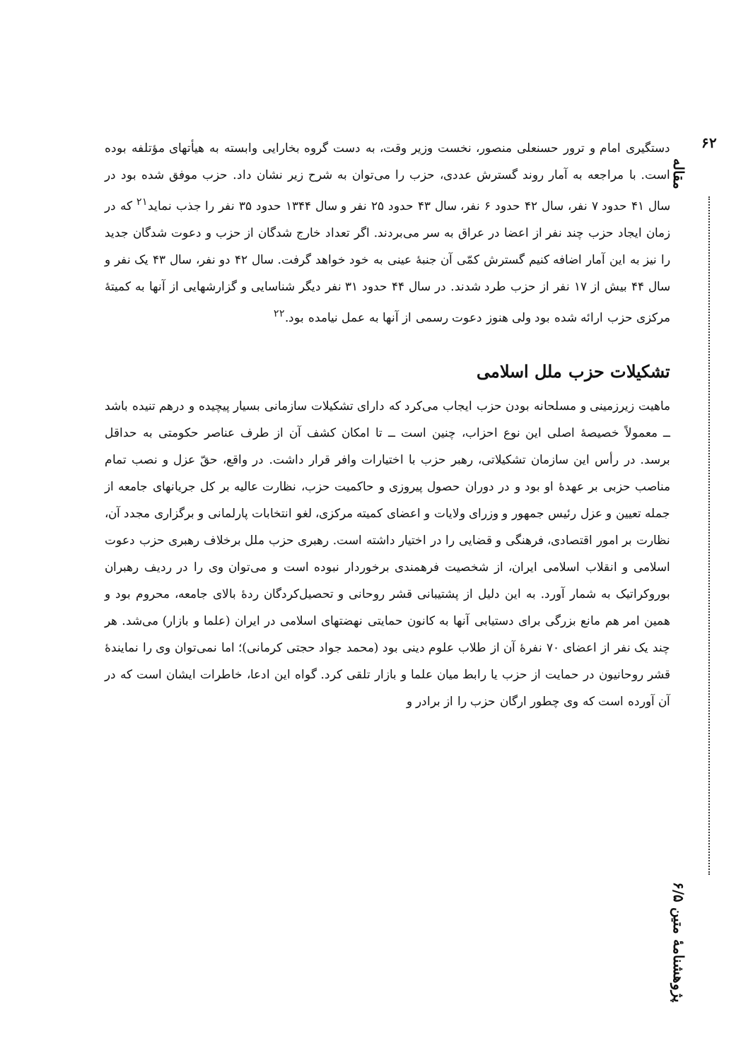۶۲
مقاله
پژوهشنامهٔ متین ۶/۵
دستگیری امام و ترور حسنعلی منصور، نخست وزیر وقت، به دست گروه بخارایی وابسته به هیأتهای مؤتلفه بوده است. با مراجعه به آمار روند گسترش عددی، حزب را می‌توان به شرح زیر نشان داد. حزب موفق شده بود در سال ۴۱ حدود ۷ نفر، سال ۴۲ حدود ۶ نفر، سال ۴۳ حدود ۲۵ نفر و سال ۱۳۴۴ حدود ۳۵ نفر را جذب نماید<sup>۲۱</sup> که در زمان ایجاد حزب چند نفر از اعضا در عراق به سر می‌بردند. اگر تعداد خارج شدگان از حزب و دعوت شدگان جدید را نیز به این آمار اضافه کنیم گسترش کمّی آن جنبهٔ عینی به خود خواهد گرفت. سال ۴۲ دو نفر، سال ۴۳ یک نفر و سال ۴۴ بیش از ۱۷ نفر از حزب طرد شدند. در سال ۴۴ حدود ۳۱ نفر دیگر شناسایی و گزارشهایی از آنها به کمیتهٔ مرکزی حزب ارائه شده بود ولی هنوز دعوت رسمی از آنها به عمل نیامده بود.<sup>۲۲</sup>
تشکیلات حزب ملل اسلامی
ماهیت زیرزمینی و مسلحانه بودن حزب ایجاب می‌کرد که دارای تشکیلات سازمانی بسیار پیچیده و درهم تنیده باشد ــ معمولاً خصیصهٔ اصلی این نوع احزاب، چنین است ــ تا امکان کشف آن از طرف عناصر حکومتی به حداقل برسد. در رأس این سازمان تشکیلاتی، رهبر حزب با اختیارات وافر قرار داشت. در واقع، حقّ عزل و نصب تمام مناصب حزبی بر عهدهٔ او بود و در دوران حصول پیروزی و حاکمیت حزب، نظارت عالیه بر کل جریانهای جامعه از جمله تعیین و عزل رئیس جمهور و وزرای ولایات و اعضای کمیته مرکزی، لغو انتخابات پارلمانی و برگزاری مجدد آن، نظارت بر امور اقتصادی، فرهنگی و قضایی را در اختیار داشته است. رهبری حزب ملل برخلاف رهبری حزب دعوت اسلامی و انقلاب اسلامی ایران، از شخصیت فرهمندی برخوردار نبوده است و می‌توان وی را در ردیف رهبران بوروکراتیک به شمار آورد. به این دلیل از پشتیبانی قشر روحانی و تحصیل‌کردگان ردهٔ بالای جامعه، محروم بود و همین امر هم مانع بزرگی برای دستیابی آنها به کانون حمایتی نهضتهای اسلامی در ایران (علما و بازار) می‌شد. هر چند یک نفر از اعضای ۷۰ نفرهٔ آن از طلاب علوم دینی بود (محمد جواد حجتی کرمانی)؛ اما نمی‌توان وی را نمایندهٔ قشر روحانیون در حمایت از حزب یا رابط میان علما و بازار تلقی کرد. گواه این ادعا، خاطرات ایشان است که در آن آورده است که وی چطور ارگان حزب را از برادر و